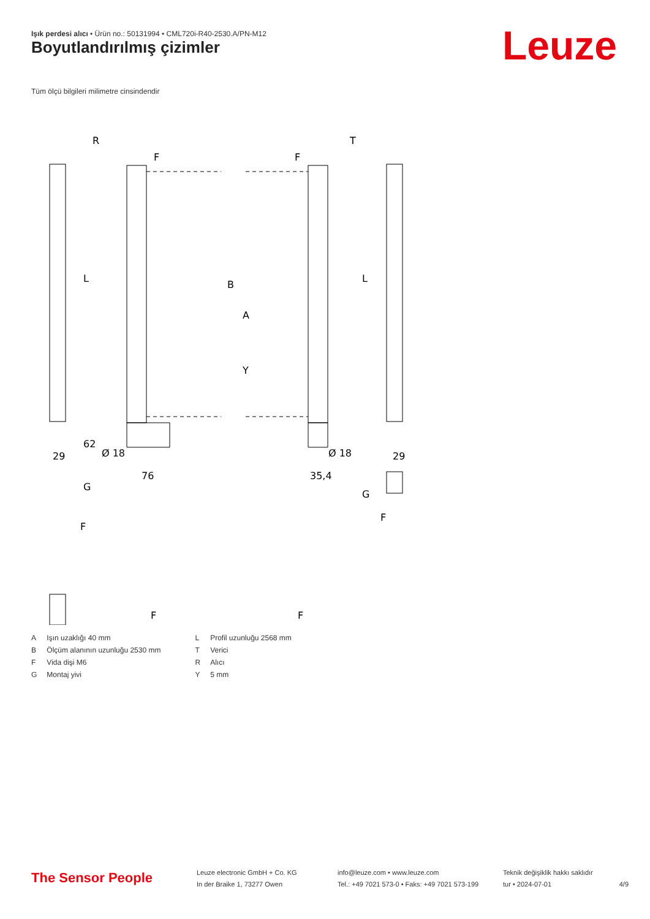Işık perdesi alıcı • Ürün no.: 50131994 • CML720i-R40-2530.A/PN-M12
Boyutlandırılmış çizimler Leuze
Tüm ölçü bilgileri milimetre cinsindendir
R
T
F
F
62
29
Ø 18
76
35,4
Ø 18
29
G
G
F
F
F
F
B
A
Y
L
L
| A | Işın uzaklığı 40 mm |
| B | Ölçüm alanının uzunluğu 2530 mm |
| F | Vida dişi M6 |
| G | Montaj yivi |
| L | Profil uzunluğu 2568 mm |
| T | Verici |
| R | Alıcı |
| Y | 5 mm |
The Sensor People
Leuze electronic GmbH + Co. KG
In der Braike 1, 73277 Owen
info@leuze.com • www.leuze.com
Tel.: +49 7021 573-0 • Faks: +49 7021 573-199
Teknik değişiklik hakkı saklıdır
tur • 2024-07-01
4/9